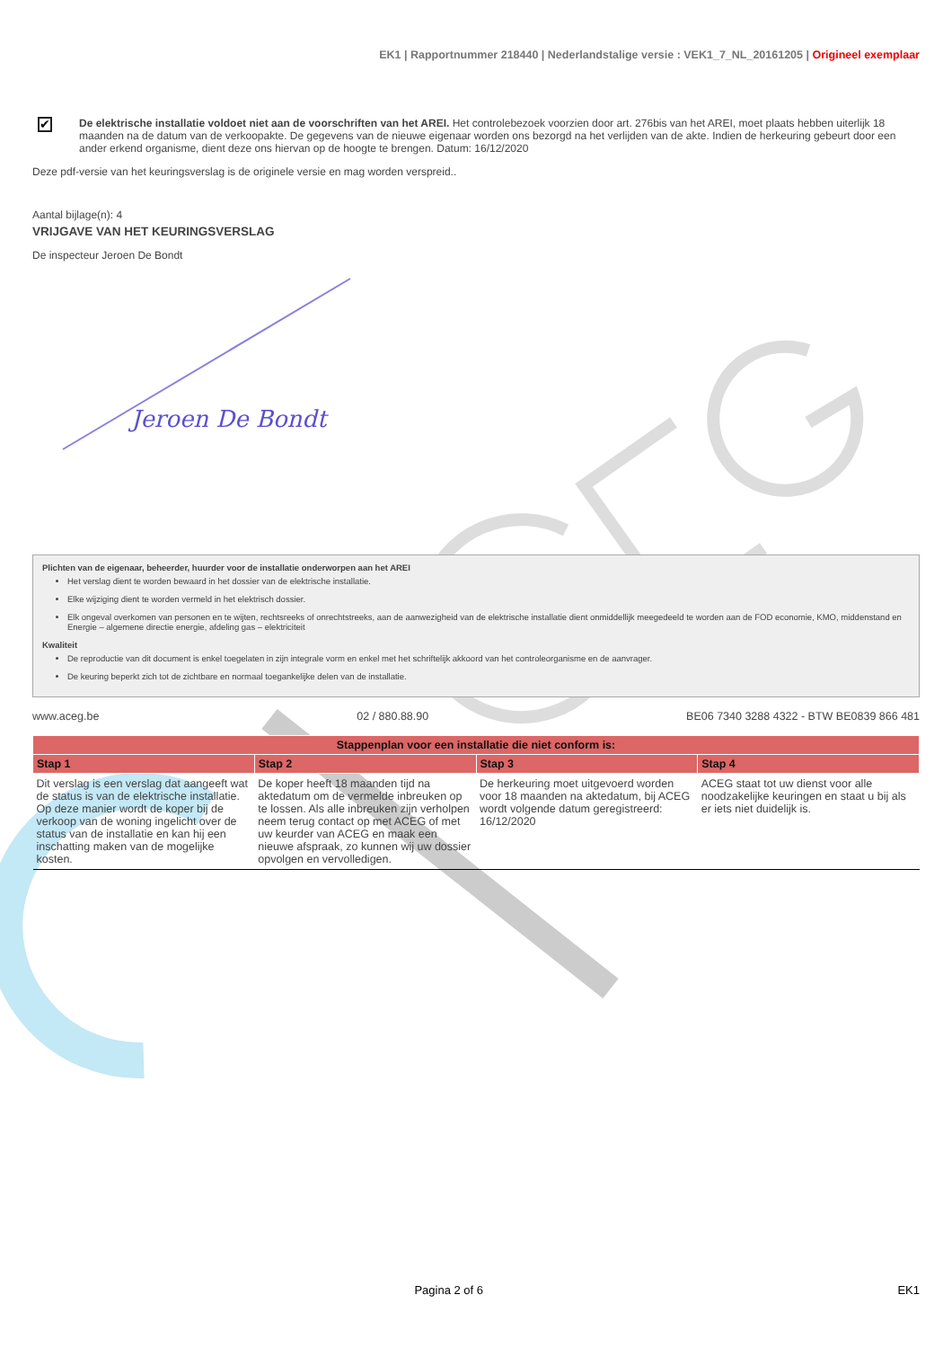EK1 | Rapportnummer 218440 | Nederlandstalige versie : VEK1_7_NL_20161205 | Origineel exemplaar
✔
De elektrische installatie voldoet niet aan de voorschriften van het AREI. Het controlebezoek voorzien door art. 276bis van het AREI, moet plaats hebben uiterlijk 18 maanden na de datum van de verkoopakte. De gegevens van de nieuwe eigenaar worden ons bezorgd na het verlijden van de akte. Indien de herkeuring gebeurt door een ander erkend organisme, dient deze ons hiervan op de hoogte te brengen. Datum: 16/12/2020
Deze pdf-versie van het keuringsverslag is de originele versie en mag worden verspreid..
Aantal bijlage(n): 4
VRIJGAVE VAN HET KEURINGSVERSLAG
De inspecteur Jeroen De Bondt
Jeroen De Bondt
Plichten van de eigenaar, beheerder, huurder voor de installatie onderworpen aan het AREI
Het verslag dient te worden bewaard in het dossier van de elektrische installatie.
Elke wijziging dient te worden vermeld in het elektrisch dossier.
Elk ongeval overkomen van personen en te wijten, rechtsreeks of onrechtstreeks, aan de aanwezigheid van de elektrische installatie dient onmiddellijk meegedeeld te worden aan de FOD economie, KMO, middenstand en Energie – algemene directie energie, afdeling gas – elektriciteit
Kwaliteit
De reproductie van dit document is enkel toegelaten in zijn integrale vorm en enkel met het schriftelijk akkoord van het controleorganisme en de aanvrager.
De keuring beperkt zich tot de zichtbare en normaal toegankelijke delen van de installatie.
www.aceg.be 02 / 880.88.90 BE06 7340 3288 4322 - BTW BE0839 866 481
| Stappenplan voor een installatie die niet conform is: | | | |
| --- | --- | --- | --- |
| Stap 1 | Stap 2 | Stap 3 | Stap 4 |
| Dit verslag is een verslag dat aangeeft wat de status is van de elektrische installatie. Op deze manier wordt de koper bij de verkoop van de woning ingelicht over de status van de installatie en kan hij een inschatting maken van de mogelijke kosten. | De koper heeft 18 maanden tijd na aktedatum om de vermelde inbreuken op te lossen. Als alle inbreuken zijn verholpen neem terug contact op met ACEG of met uw keurder van ACEG en maak een nieuwe afspraak, zo kunnen wij uw dossier opvolgen en vervolledigen. | De herkeuring moet uitgevoerd worden voor 18 maanden na aktedatum, bij ACEG wordt volgende datum geregistreerd: 16/12/2020 | ACEG staat tot uw dienst voor alle noodzakelijke keuringen en staat u bij als er iets niet duidelijk is. |
Pagina 2 of 6 EK1